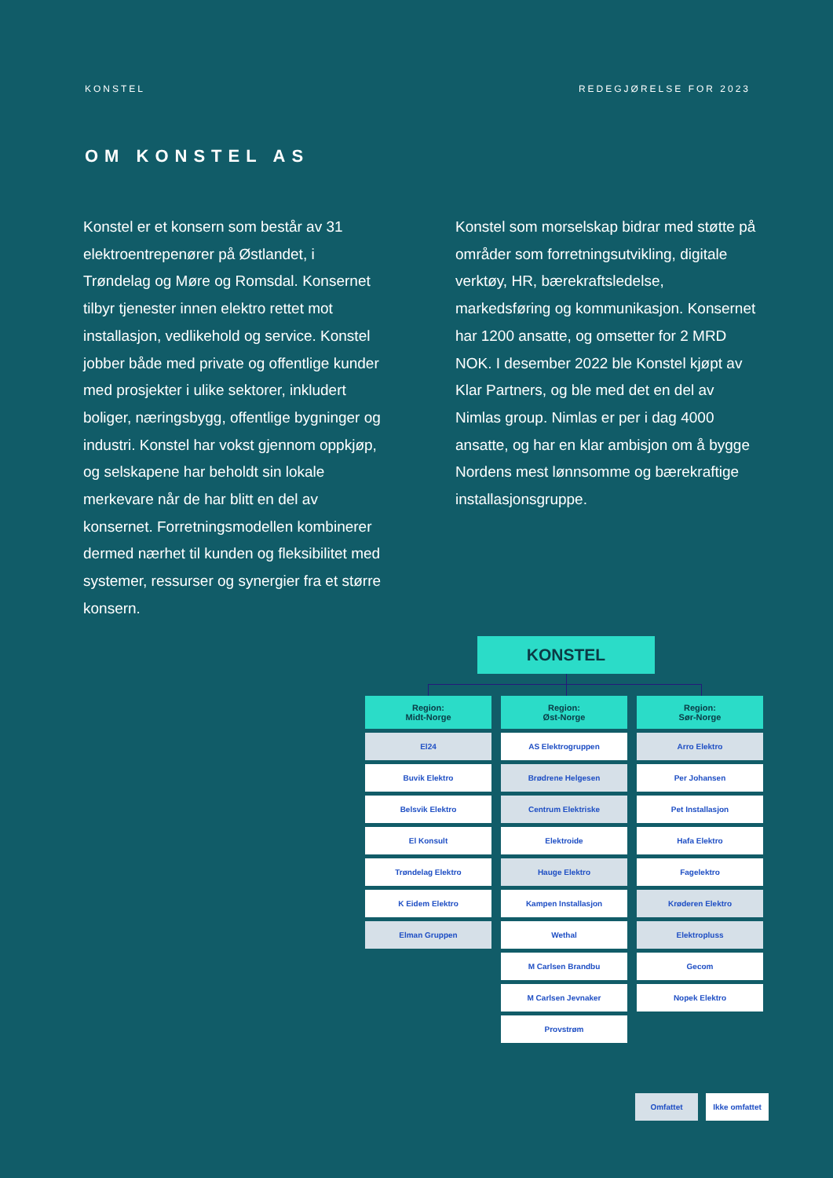KONSTEL REDEGJØRELSE FOR 2023
OM KONSTEL AS
Konstel er et konsern som består av 31 elektroentrepenører på Østlandet, i Trøndelag og Møre og Romsdal. Konsernet tilbyr tjenester innen elektro rettet mot installasjon, vedlikehold og service. Konstel jobber både med private og offentlige kunder med prosjekter i ulike sektorer, inkludert boliger, næringsbygg, offentlige bygninger og industri. Konstel har vokst gjennom oppkjøp, og selskapene har beholdt sin lokale merkevare når de har blitt en del av konsernet. Forretningsmodellen kombinerer dermed nærhet til kunden og fleksibilitet med systemer, ressurser og synergier fra et større konsern.
Konstel som morselskap bidrar med støtte på områder som forretningsutvikling, digitale verktøy, HR, bærekraftsledelse, markedsføring og kommunikasjon. Konsernet har 1200 ansatte, og omsetter for 2 MRD NOK. I desember 2022 ble Konstel kjøpt av Klar Partners, og ble med det en del av Nimlas group. Nimlas er per i dag 4000 ansatte, og har en klar ambisjon om å bygge Nordens mest lønnsomme og bærekraftige installasjonsgruppe.
KONSTEL
Region:
Midt-Norge
El24
Buvik Elektro
Belsvik Elektro
El Konsult
Trøndelag Elektro
K Eidem Elektro
Elman Gruppen
Region:
Øst-Norge
AS Elektrogruppen
Brødrene Helgesen
Centrum Elektriske
Elektroide
Hauge Elektro
Kampen Installasjon
Wethal
M Carlsen Brandbu
M Carlsen Jevnaker
Provstrøm
Region:
Sør-Norge
Arro Elektro
Per Johansen
Pet Installasjon
Hafa Elektro
Fagelektro
Krøderen Elektro
Elektropluss
Gecom
Nopek Elektro
Omfattet Ikke omfattet